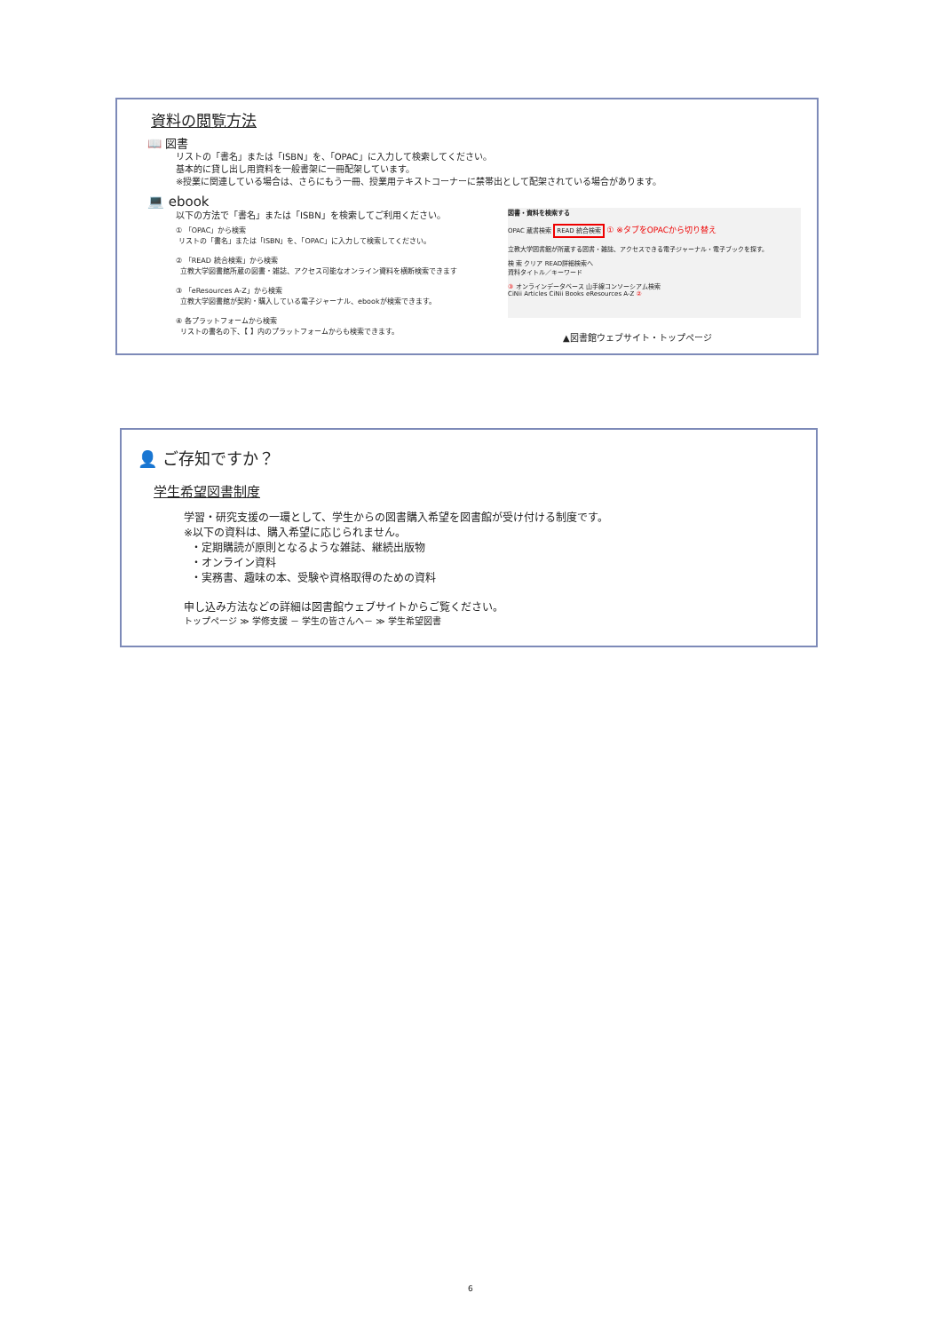資料の閲覧方法
📖 図書
リストの「書名」または「ISBN」を、「OPAC」に入力して検索してください。
基本的に貸し出し用資料を一般書架に一冊配架しています。
※授業に関連している場合は、さらにもう一冊、授業用テキストコーナーに禁帯出として配架されている場合があります。
💻 ebook
以下の方法で「書名」または「ISBN」を検索してご利用ください。
① 「OPAC」から検索
リストの「書名」または「ISBN」を、「OPAC」に入力して検索してください。
② 「READ 統合検索」から検索
立教大学図書館所蔵の図書・雑誌、アクセス可能なオンライン資料を横断検索できます
③ 「eResources A-Z」から検索
立教大学図書館が契約・購入している電子ジャーナル、ebookが検索できます。
④ 各プラットフォームから検索
リストの書名の下、【 】内のプラットフォームからも検索できます。
図書・資料を検索する
OPAC 蔵書検索 READ 統合検索 ① ※タブをOPACから切り替え
立教大学図書館が所蔵する図書・雑誌、アクセスできる電子ジャーナル・電子ブックを探す。
検 索 クリア READ詳細検索へ
資料タイトル／キーワード
③ オンラインデータベース 山手線コンソーシアム検索
CiNii Articles CiNii Books eResources A-Z ②
▲図書館ウェブサイト・トップページ
👤 ご存知ですか？
学生希望図書制度
学習・研究支援の一環として、学生からの図書購入希望を図書館が受け付ける制度です。
※以下の資料は、購入希望に応じられません。
・定期購読が原則となるような雑誌、継続出版物
・オンライン資料
・実務書、趣味の本、受験や資格取得のための資料
申し込み方法などの詳細は図書館ウェブサイトからご覧ください。
トップページ ≫ 学修支援 － 学生の皆さんへ－ ≫ 学生希望図書
6